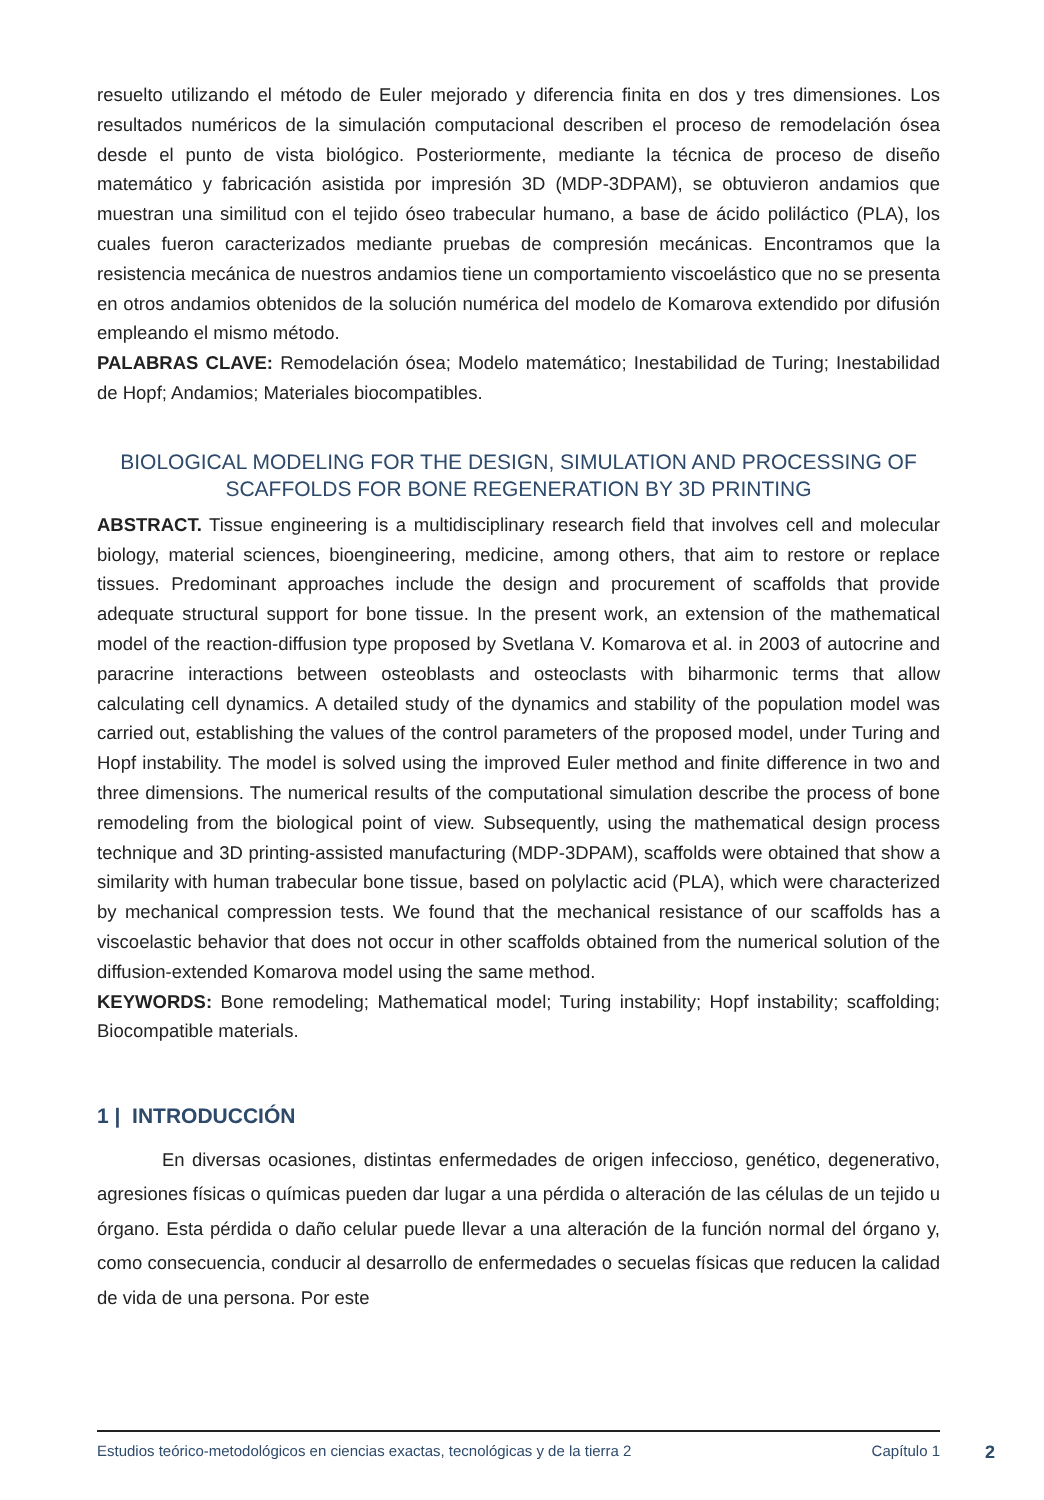resuelto utilizando el método de Euler mejorado y diferencia finita en dos y tres dimensiones. Los resultados numéricos de la simulación computacional describen el proceso de remodelación ósea desde el punto de vista biológico. Posteriormente, mediante la técnica de proceso de diseño matemático y fabricación asistida por impresión 3D (MDP-3DPAM), se obtuvieron andamios que muestran una similitud con el tejido óseo trabecular humano, a base de ácido poliláctico (PLA), los cuales fueron caracterizados mediante pruebas de compresión mecánicas. Encontramos que la resistencia mecánica de nuestros andamios tiene un comportamiento viscoelástico que no se presenta en otros andamios obtenidos de la solución numérica del modelo de Komarova extendido por difusión empleando el mismo método.
PALABRAS CLAVE: Remodelación ósea; Modelo matemático; Inestabilidad de Turing; Inestabilidad de Hopf; Andamios; Materiales biocompatibles.
BIOLOGICAL MODELING FOR THE DESIGN, SIMULATION AND PROCESSING OF SCAFFOLDS FOR BONE REGENERATION BY 3D PRINTING
ABSTRACT. Tissue engineering is a multidisciplinary research field that involves cell and molecular biology, material sciences, bioengineering, medicine, among others, that aim to restore or replace tissues. Predominant approaches include the design and procurement of scaffolds that provide adequate structural support for bone tissue. In the present work, an extension of the mathematical model of the reaction-diffusion type proposed by Svetlana V. Komarova et al. in 2003 of autocrine and paracrine interactions between osteoblasts and osteoclasts with biharmonic terms that allow calculating cell dynamics. A detailed study of the dynamics and stability of the population model was carried out, establishing the values of the control parameters of the proposed model, under Turing and Hopf instability. The model is solved using the improved Euler method and finite difference in two and three dimensions. The numerical results of the computational simulation describe the process of bone remodeling from the biological point of view. Subsequently, using the mathematical design process technique and 3D printing-assisted manufacturing (MDP-3DPAM), scaffolds were obtained that show a similarity with human trabecular bone tissue, based on polylactic acid (PLA), which were characterized by mechanical compression tests. We found that the mechanical resistance of our scaffolds has a viscoelastic behavior that does not occur in other scaffolds obtained from the numerical solution of the diffusion-extended Komarova model using the same method.
KEYWORDS: Bone remodeling; Mathematical model; Turing instability; Hopf instability; scaffolding; Biocompatible materials.
1 | INTRODUCCIÓN
En diversas ocasiones, distintas enfermedades de origen infeccioso, genético, degenerativo, agresiones físicas o químicas pueden dar lugar a una pérdida o alteración de las células de un tejido u órgano. Esta pérdida o daño celular puede llevar a una alteración de la función normal del órgano y, como consecuencia, conducir al desarrollo de enfermedades o secuelas físicas que reducen la calidad de vida de una persona. Por este
Estudios teórico-metodológicos en ciencias exactas, tecnológicas y de la tierra 2 Capítulo 1
2